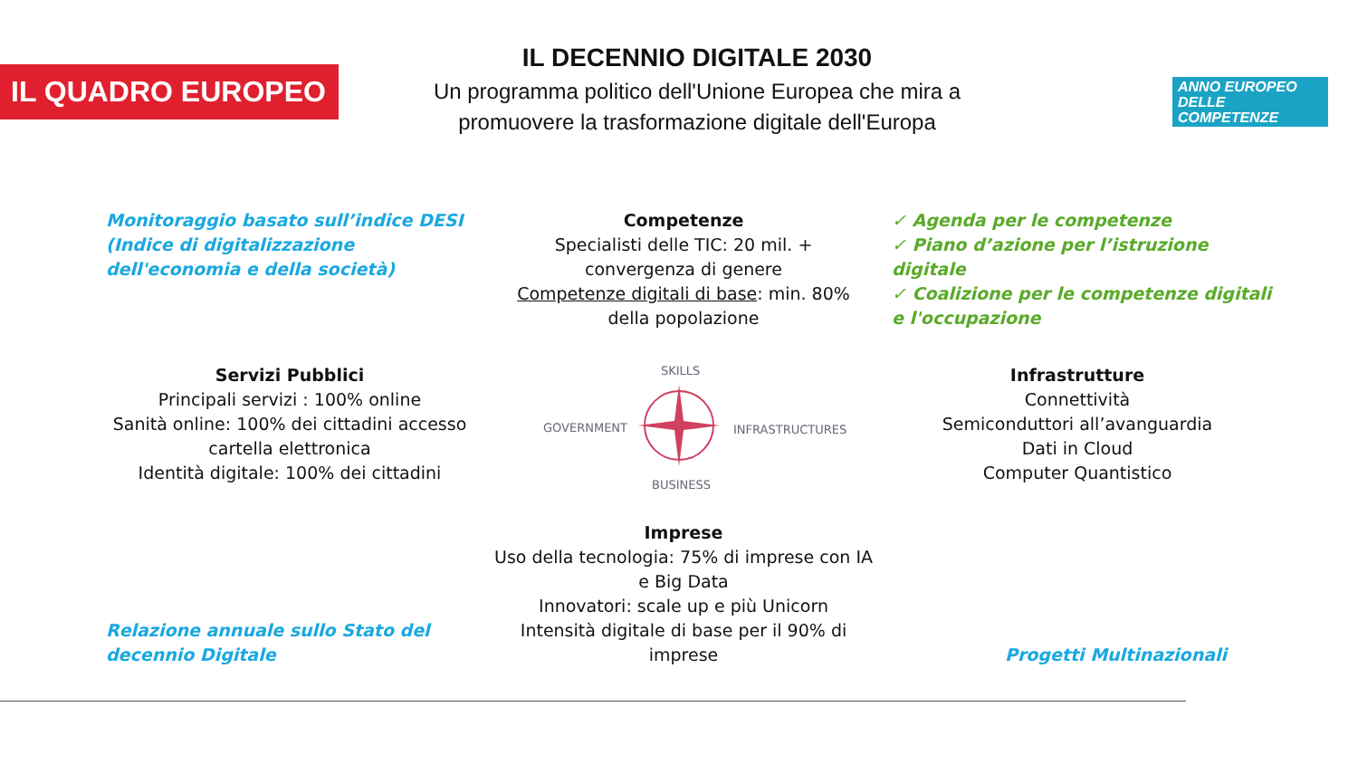IL QUADRO EUROPEO
IL DECENNIO DIGITALE 2030
Un programma politico dell'Unione Europea che mira a promuovere la trasformazione digitale dell'Europa
ANNO EUROPEO
DELLE
COMPETENZE
Monitoraggio basato sull’indice DESI (Indice di digitalizzazione dell'economia e della società)
Competenze
Specialisti delle TIC: 20 mil. + convergenza di genere
Competenze digitali di base: min. 80% della popolazione
✓ Agenda per le competenze
✓ Piano d’azione per l’istruzione digitale
✓ Coalizione per le competenze digitali e l'occupazione
Servizi Pubblici
Principali servizi : 100% online
Sanità online: 100% dei cittadini accesso cartella elettronica
Identità digitale: 100% dei cittadini
SKILLS
GOVERNMENT INFRASTRUCTURES
BUSINESS
Infrastrutture
Connettività
Semiconduttori all’avanguardia
Dati in Cloud
Computer Quantistico
Imprese
Uso della tecnologia: 75% di imprese con IA e Big Data
Innovatori: scale up e più Unicorn
Intensità digitale di base per il 90% di imprese
Relazione annuale sullo Stato del decennio Digitale
Progetti Multinazionali